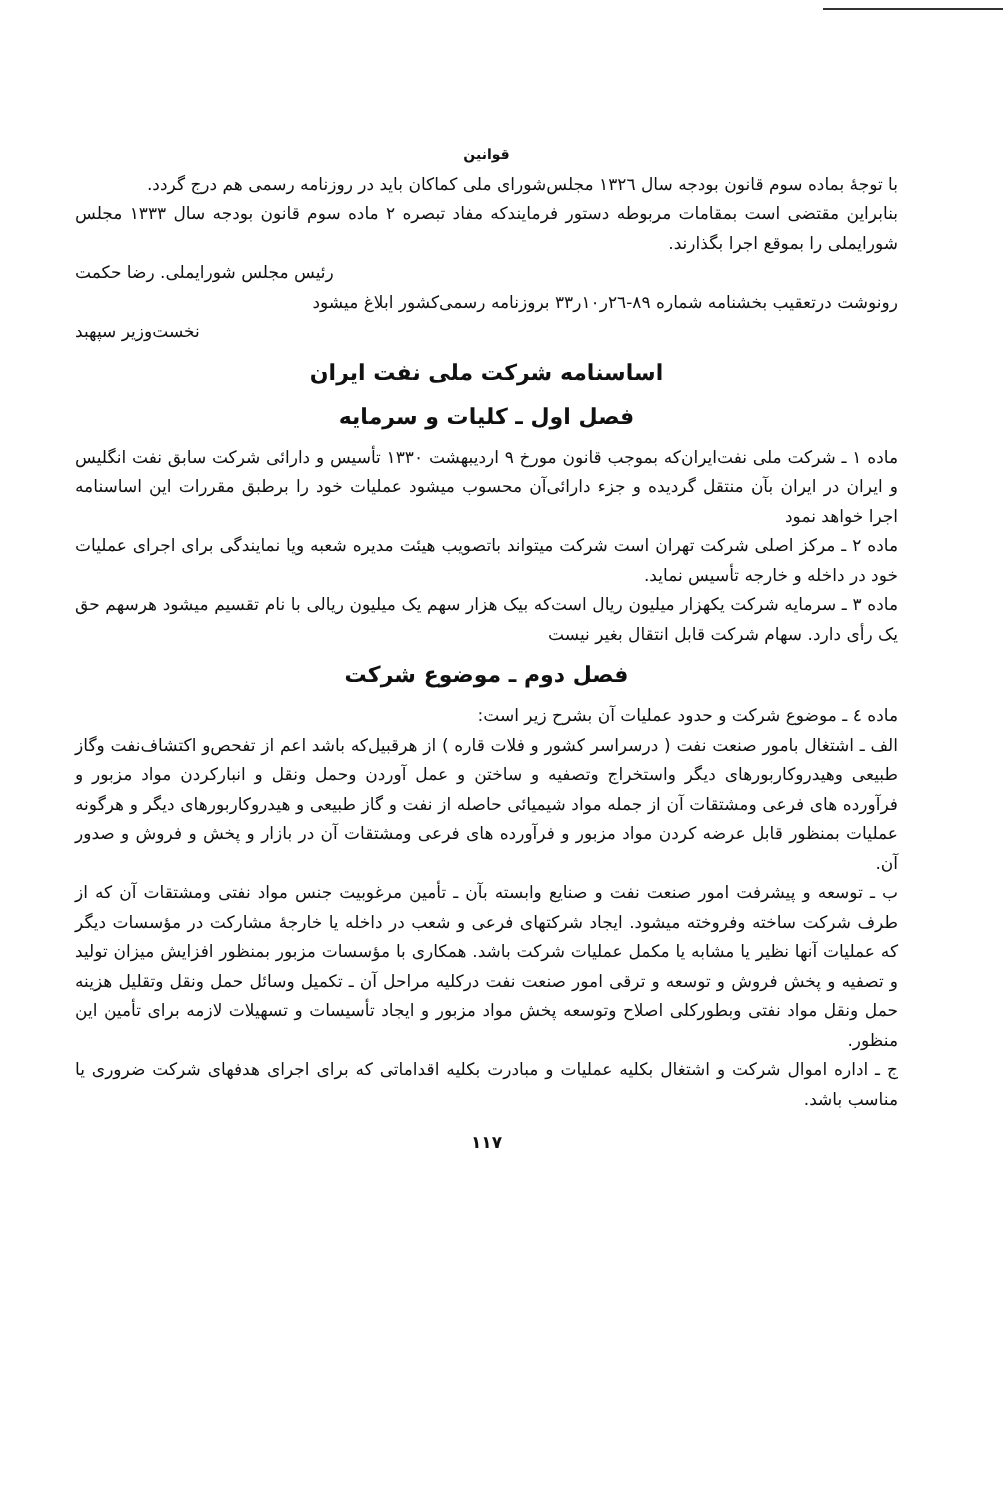قوانین
با توجهٔ بماده سوم قانون بودجه سال ۱۳۲٦ مجلس‌شورای ملی کماکان باید در روزنامه رسمی هم درج گردد.
بنابراین مقتضی است بمقامات مربوطه دستور فرمایندکه مفاد تبصره ۲ ماده سوم قانون بودجه سال ۱۳۳۳ مجلس شورایملی را بموقع اجرا بگذارند.
رئیس مجلس شورایملی. رضا حکمت
رونوشت درتعقیب بخشنامه شماره ۸۹-۲٦ر۱۰ر۳۳ بروزنامه رسمی‌کشور ابلاغ میشود
نخست‌وزیر سپهبد
اساسنامه شرکت ملی نفت ایران
فصل اول ـ کلیات و سرمایه
ماده ۱ ـ شرکت ملی نفت‌ایران‌که بموجب قانون مورخ ۹ اردیبهشت ۱۳۳۰ تأسیس و دارائی شرکت سابق نفت انگلیس و ایران در ایران بآن منتقل گردیده و جزء دارائی‌آن محسوب میشود عملیات خود را برطبق مقررات این اساسنامه اجرا خواهد نمود
ماده ۲ ـ مرکز اصلی شرکت تهران است شرکت میتواند باتصویب هیئت مدیره شعبه ویا نمایندگی برای اجرای عملیات خود در داخله و خارجه تأسیس نماید.
ماده ۳ ـ سرمایه شرکت یکهزار میلیون ریال است‌که بیک هزار سهم یک میلیون ریالی با نام تقسیم میشود هرسهم حق یک رأی دارد. سهام شرکت قابل انتقال بغیر نیست
فصل دوم ـ موضوع شرکت
ماده ٤ ـ موضوع شرکت و حدود عملیات آن بشرح زیر است:
الف ـ اشتغال بامور صنعت نفت ( در‌سراسر کشور و فلات قاره ) از هرقبیل‌که باشد اعم از تفحص‌و اکتشاف‌نفت وگاز طبیعی وهیدروکاربورهای دیگر واستخراج وتصفیه و ساختن و عمل آوردن وحمل ونقل و انبارکردن مواد مزبور و فرآورده های فرعی ومشتقات آن از جمله مواد شیمیائی حاصله از نفت و گاز طبیعی و هیدروکاربورهای دیگر و هرگونه عملیات بمنظور قابل عرضه کردن مواد مزبور و فرآورده های فرعی ومشتقات آن در بازار و پخش و فروش و صدور آن.
ب ـ توسعه و پیشرفت امور صنعت نفت و صنایع وابسته بآن ـ تأمین مرغوبیت جنس مواد نفتی ومشتقات آن که از طرف شرکت ساخته وفروخته میشود. ایجاد شرکتهای فرعی و شعب در داخله یا خارجهٔ مشارکت در مؤسسات دیگر که عملیات آنها نظیر یا مشابه یا مکمل عملیات شرکت باشد. همکاری با مؤسسات مزبور بمنظور افزایش میزان تولید و تصفیه و پخش فروش و توسعه و ترقی امور صنعت نفت درکلیه مراحل آن ـ تکمیل وسائل حمل ونقل وتقلیل هزینه حمل ونقل مواد نفتی وبطورکلی اصلاح وتوسعه پخش مواد مزبور و ایجاد تأسیسات و تسهیلات لازمه برای تأمین این منظور.
ج ـ اداره اموال شرکت و اشتغال بکلیه عملیات و مبادرت بکلیه اقداماتی که برای اجرای هدفهای شرکت ضروری یا مناسب باشد.
۱۱۷